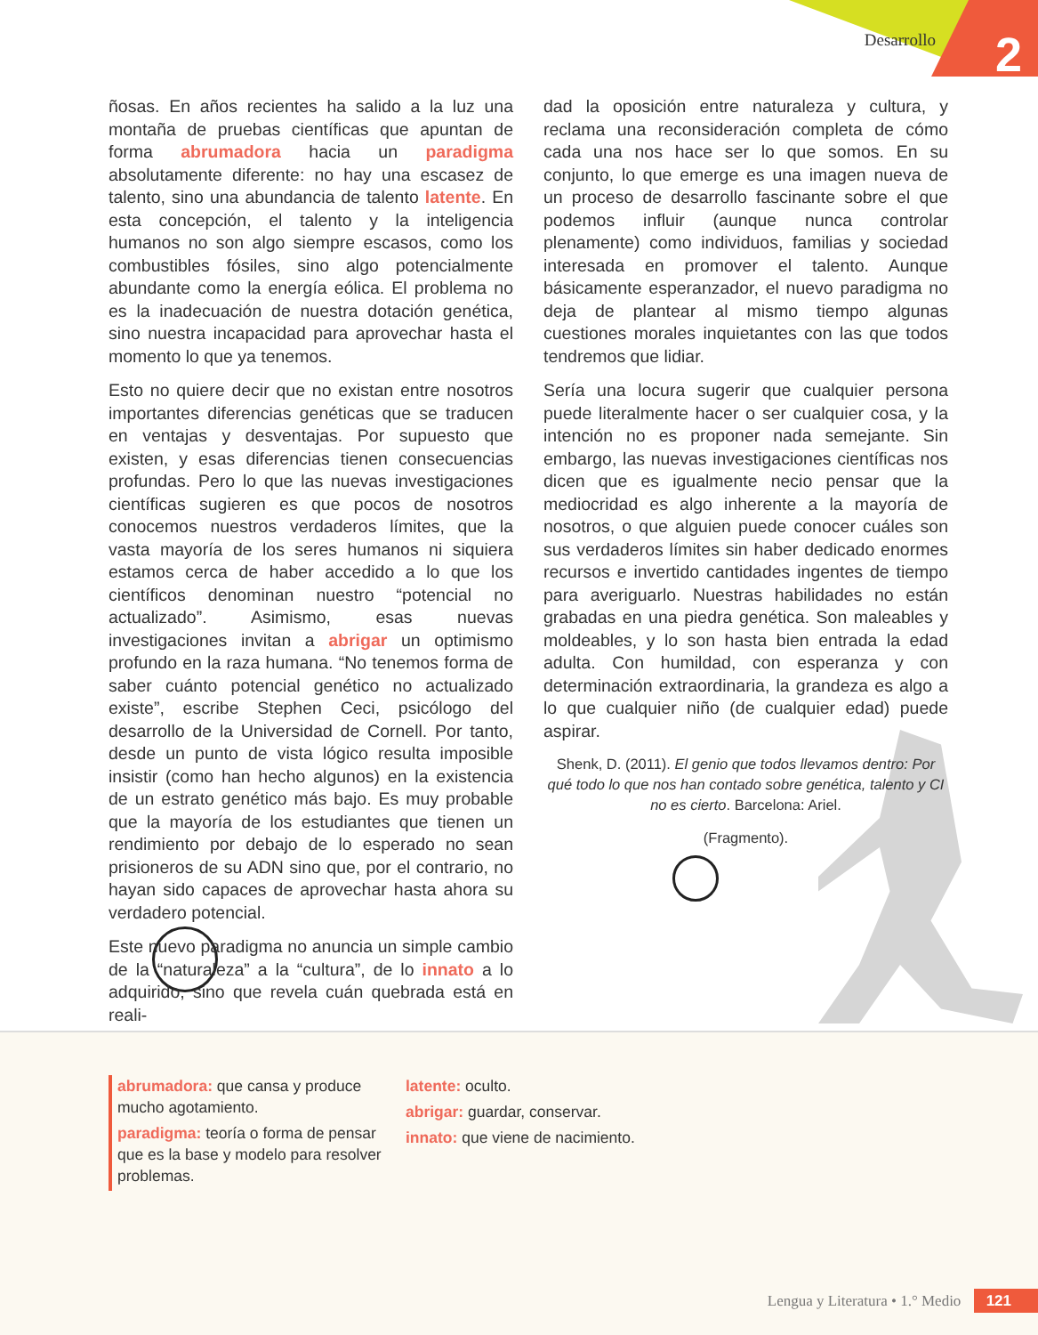Desarrollo 2
ñosas. En años recientes ha salido a la luz una montaña de pruebas científicas que apuntan de forma abrumadora hacia un paradigma absolutamente diferente: no hay una escasez de talento, sino una abundancia de talento latente. En esta concepción, el talento y la inteligencia humanos no son algo siempre escasos, como los combustibles fósiles, sino algo potencialmente abundante como la energía eólica. El problema no es la inadecuación de nuestra dotación genética, sino nuestra incapacidad para aprovechar hasta el momento lo que ya tenemos.
Esto no quiere decir que no existan entre nosotros importantes diferencias genéticas que se traducen en ventajas y desventajas. Por supuesto que existen, y esas diferencias tienen consecuencias profundas. Pero lo que las nuevas investigaciones científicas sugieren es que pocos de nosotros conocemos nuestros verdaderos límites, que la vasta mayoría de los seres humanos ni siquiera estamos cerca de haber accedido a lo que los científicos denominan nuestro “potencial no actualizado”. Asimismo, esas nuevas investigaciones invitan a abrigar un optimismo profundo en la raza humana. “No tenemos forma de saber cuánto potencial genético no actualizado existe”, escribe Stephen Ceci, psicólogo del desarrollo de la Universidad de Cornell. Por tanto, desde un punto de vista lógico resulta imposible insistir (como han hecho algunos) en la existencia de un estrato genético más bajo. Es muy probable que la mayoría de los estudiantes que tienen un rendimiento por debajo de lo esperado no sean prisioneros de su ADN sino que, por el contrario, no hayan sido capaces de aprovechar hasta ahora su verdadero potencial.
Este nuevo paradigma no anuncia un simple cambio de la “naturaleza” a la “cultura”, de lo innato a lo adquirido, sino que revela cuán quebrada está en reali-
dad la oposición entre naturaleza y cultura, y reclama una reconsideración completa de cómo cada una nos hace ser lo que somos. En su conjunto, lo que emerge es una imagen nueva de un proceso de desarrollo fascinante sobre el que podemos influir (aunque nunca controlar plenamente) como individuos, familias y sociedad interesada en promover el talento. Aunque básicamente esperanzador, el nuevo paradigma no deja de plantear al mismo tiempo algunas cuestiones morales inquietantes con las que todos tendremos que lidiar.
Sería una locura sugerir que cualquier persona puede literalmente hacer o ser cualquier cosa, y la intención no es proponer nada semejante. Sin embargo, las nuevas investigaciones científicas nos dicen que es igualmente necio pensar que la mediocridad es algo inherente a la mayoría de nosotros, o que alguien puede conocer cuáles son sus verdaderos límites sin haber dedicado enormes recursos e invertido cantidades ingentes de tiempo para averiguarlo. Nuestras habilidades no están grabadas en una piedra genética. Son maleables y moldeables, y lo son hasta bien entrada la edad adulta. Con humildad, con esperanza y con determinación extraordinaria, la grandeza es algo a lo que cualquier niño (de cualquier edad) puede aspirar.
Shenk, D. (2011). El genio que todos llevamos dentro: Por qué todo lo que nos han contado sobre genética, talento y CI no es cierto. Barcelona: Ariel.
(Fragmento).
abrumadora: que cansa y produce mucho agotamiento.
paradigma: teoría o forma de pensar que es la base y modelo para resolver problemas.
latente: oculto.
abrigar: guardar, conservar.
innato: que viene de nacimiento.
Lengua y Literatura • 1.° Medio 121